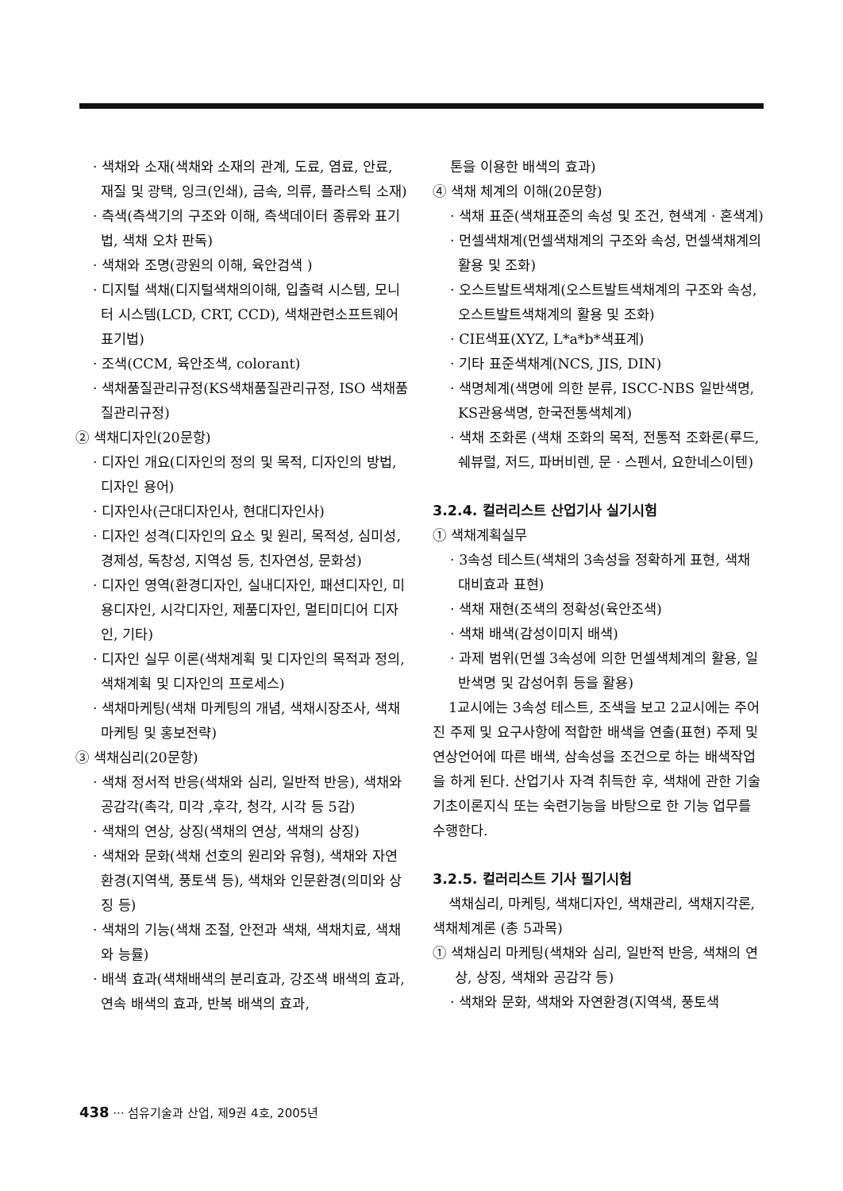· 색채와 소재(색채와 소재의 관계, 도료, 염료, 안료, 재질 및 광택, 잉크(인쇄), 금속, 의류, 플라스틱 소재)
· 측색(측색기의 구조와 이해, 측색데이터 종류와 표기법, 색채 오차 판독)
· 색채와 조명(광원의 이해, 육안검색 )
· 디지털 색채(디지털색채의이해, 입출력 시스템, 모니터 시스템(LCD, CRT, CCD), 색채관련소프트웨어 표기법)
· 조색(CCM, 육안조색, colorant)
· 색채품질관리규정(KS색채품질관리규정, ISO 색채품질관리규정)
② 색채디자인(20문항)
· 디자인 개요(디자인의 정의 및 목적, 디자인의 방법, 디자인 용어)
· 디자인사(근대디자인사, 현대디자인사)
· 디자인 성격(디자인의 요소 및 원리, 목적성, 심미성, 경제성, 독창성, 지역성 등, 친자연성, 문화성)
· 디자인 영역(환경디자인, 실내디자인, 패션디자인, 미용디자인, 시각디자인, 제품디자인, 멀티미디어 디자인, 기타)
· 디자인 실무 이론(색채계획 및 디자인의 목적과 정의, 색채계획 및 디자인의 프로세스)
· 색채마케팅(색채 마케팅의 개념, 색채시장조사, 색채마케팅 및 홍보전략)
③ 색채심리(20문항)
· 색채 정서적 반응(색채와 심리, 일반적 반응), 색채와 공감각(촉각, 미각 ,후각, 청각, 시각 등 5감)
· 색채의 연상, 상징(색채의 연상, 색채의 상징)
· 색채와 문화(색채 선호의 원리와 유형), 색채와 자연환경(지역색, 풍토색 등), 색채와 인문환경(의미와 상징 등)
· 색채의 기능(색채 조절, 안전과 색채, 색채치료, 색채와 능률)
· 배색 효과(색채배색의 분리효과, 강조색 배색의 효과, 연속 배색의 효과, 반복 배색의 효과,
톤을 이용한 배색의 효과)
④ 색채 체계의 이해(20문항)
· 색채 표준(색채표준의 속성 및 조건, 현색계 · 혼색계)
· 먼셀색채계(먼셀색채계의 구조와 속성, 먼셀색채계의 활용 및 조화)
· 오스트발트색채계(오스트발트색채계의 구조와 속성, 오스트발트색채계의 활용 및 조화)
· CIE색표(XYZ, L*a*b*색표계)
· 기타 표준색채계(NCS, JIS, DIN)
· 색명체계(색명에 의한 분류, ISCC-NBS 일반색명, KS관용색명, 한국전통색체계)
· 색채 조화론 (색채 조화의 목적, 전통적 조화론(루드, 쉐뷰럴, 저드, 파버비렌, 문 · 스펜서, 요한네스이텐)
3.2.4. 컬러리스트 산업기사 실기시험
① 색채계획실무
· 3속성 테스트(색채의 3속성을 정확하게 표현, 색채 대비효과 표현)
· 색채 재현(조색의 정확성(육안조색)
· 색채 배색(감성이미지 배색)
· 과제 범위(먼셀 3속성에 의한 먼셀색체계의 활용, 일반색명 및 감성어휘 등을 활용)
1교시에는 3속성 테스트, 조색을 보고 2교시에는 주어진 주제 및 요구사항에 적합한 배색을 연출(표현) 주제 및 연상언어에 따른 배색, 삼속성을 조건으로 하는 배색작업을 하게 된다. 산업기사 자격 취득한 후, 색채에 관한 기술기초이론지식 또는 숙련기능을 바탕으로 한 기능 업무를 수행한다.
3.2.5. 컬러리스트 기사 필기시험
색채심리, 마케팅, 색채디자인, 색채관리, 색채지각론, 색채체계론 (총 5과목)
① 색채심리 마케팅(색채와 심리, 일반적 반응, 색채의 연상, 상징, 색채와 공감각 등)
· 색채와 문화, 색채와 자연환경(지역색, 풍토색
438 ··· 섬유기술과 산업, 제9권 4호, 2005년